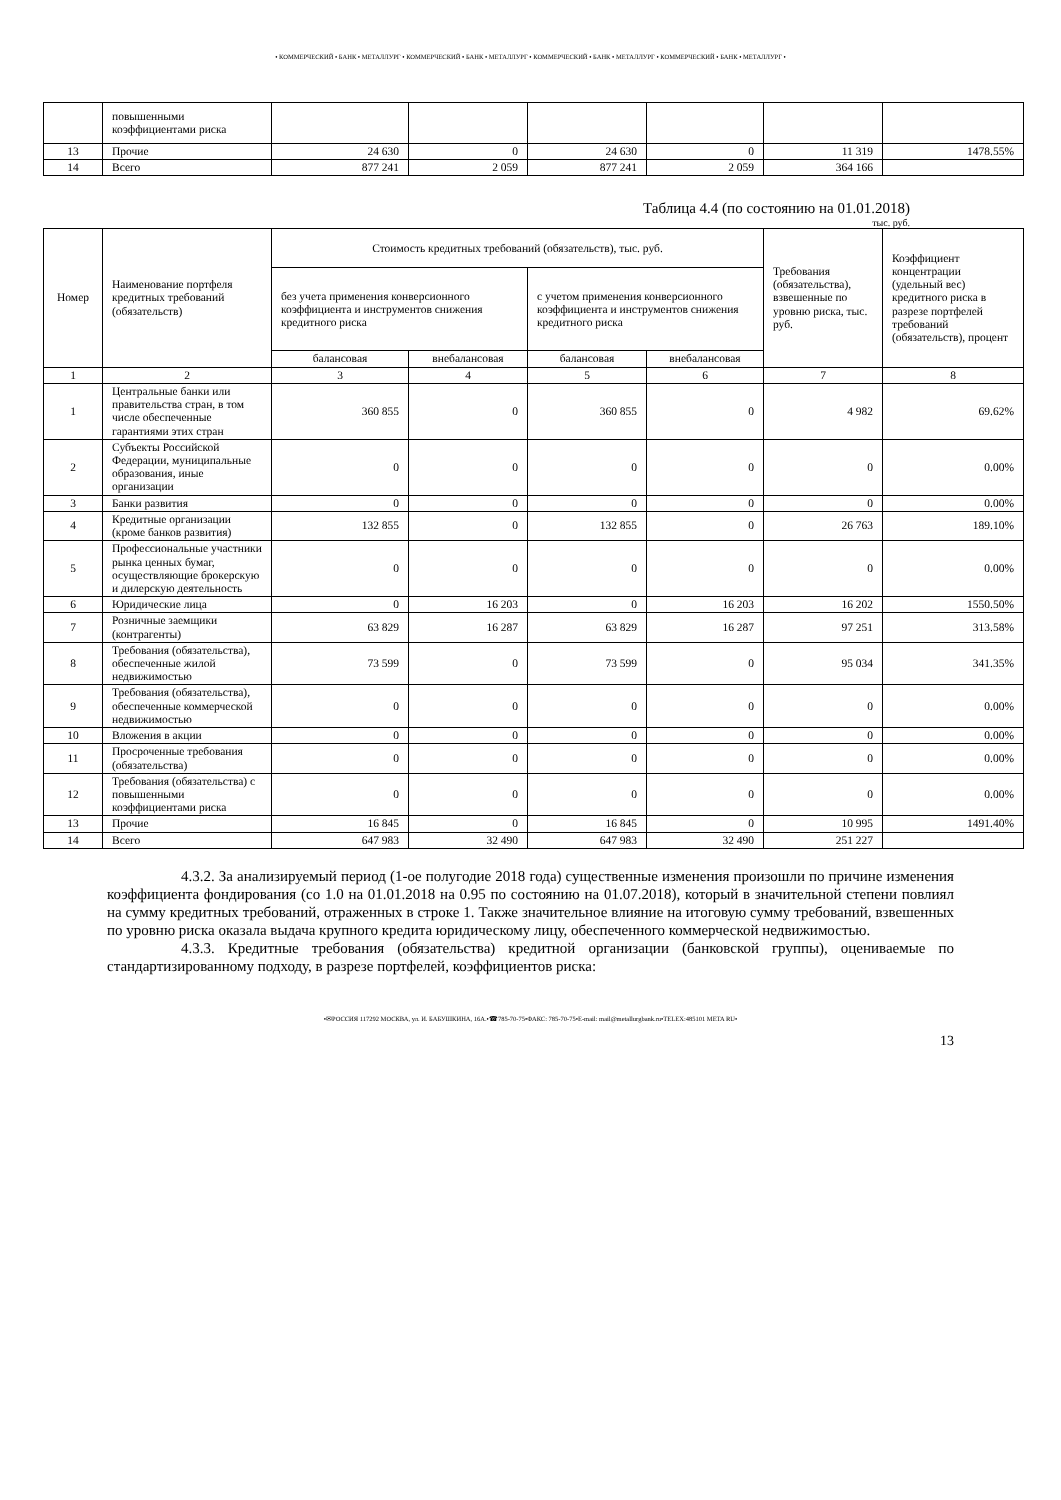• КОММЕРЧЕСКИЙ • БАНК • МЕТАЛЛУРГ • КОММЕРЧЕСКИЙ • БАНК • МЕТАЛЛУРГ • КОММЕРЧЕСКИЙ • БАНК • МЕТАЛЛУРГ • КОММЕРЧЕСКИЙ • БАНК • МЕТАЛЛУРГ •
| | повышенными коэффициентами риска | | | | | | |
| 13 | Прочие | 24 630 | 0 | 24 630 | 0 | 11 319 | 1478.55% |
| 14 | Всего | 877 241 | 2 059 | 877 241 | 2 059 | 364 166 | |
Таблица 4.4 (по состоянию на 01.01.2018)
тыс. руб.
| Номер | Наименование портфеля кредитных требований (обязательств) | Стоимость кредитных требований (обязательств), тыс. руб. | | | | Требования (обязательства), взвешенные по уровню риска, тыс. руб. | Коэффициент концентрации (удельный вес) кредитного риска в разрезе портфелей требований (обязательств), процент |
| --- | --- | --- | --- | --- | --- | --- | --- |
| | | без учета применения конверсионного коэффициента и инструментов снижения кредитного риска | | с учетом применения конверсионного коэффициента и инструментов снижения кредитного риска | | | |
| | | балансовая | внебалансовая | балансовая | внебалансовая | | |
| 1 | 2 | 3 | 4 | 5 | 6 | 7 | 8 |
| 1 | Центральные банки или правительства стран, в том числе обеспеченные гарантиями этих стран | 360 855 | 0 | 360 855 | 0 | 4 982 | 69.62% |
| 2 | Субъекты Российской Федерации, муниципальные образования, иные организации | 0 | 0 | 0 | 0 | 0 | 0.00% |
| 3 | Банки развития | 0 | 0 | 0 | 0 | 0 | 0.00% |
| 4 | Кредитные организации (кроме банков развития) | 132 855 | 0 | 132 855 | 0 | 26 763 | 189.10% |
| 5 | Профессиональные участники рынка ценных бумаг, осуществляющие брокерскую и дилерскую деятельность | 0 | 0 | 0 | 0 | 0 | 0.00% |
| 6 | Юридические лица | 0 | 16 203 | 0 | 16 203 | 16 202 | 1550.50% |
| 7 | Розничные заемщики (контрагенты) | 63 829 | 16 287 | 63 829 | 16 287 | 97 251 | 313.58% |
| 8 | Требования (обязательства), обеспеченные жилой недвижимостью | 73 599 | 0 | 73 599 | 0 | 95 034 | 341.35% |
| 9 | Требования (обязательства), обеспеченные коммерческой недвижимостью | 0 | 0 | 0 | 0 | 0 | 0.00% |
| 10 | Вложения в акции | 0 | 0 | 0 | 0 | 0 | 0.00% |
| 11 | Просроченные требования (обязательства) | 0 | 0 | 0 | 0 | 0 | 0.00% |
| 12 | Требования (обязательства) с повышенными коэффициентами риска | 0 | 0 | 0 | 0 | 0 | 0.00% |
| 13 | Прочие | 16 845 | 0 | 16 845 | 0 | 10 995 | 1491.40% |
| 14 | Всего | 647 983 | 32 490 | 647 983 | 32 490 | 251 227 | |
4.3.2. За анализируемый период (1-ое полугодие 2018 года) существенные изменения произошли по причине изменения коэффициента фондирования (со 1.0 на 01.01.2018 на 0.95 по состоянию на 01.07.2018), который в значительной степени повлиял на сумму кредитных требований, отраженных в строке 1. Также значительное влияние на итоговую сумму требований, взвешенных по уровню риска оказала выдача крупного кредита юридическому лицу, обеспеченного коммерческой недвижимостью.
4.3.3. Кредитные требования (обязательства) кредитной организации (банковской группы), оцениваемые по стандартизированному подходу, в разрезе портфелей, коэффициентов риска:
•✉РОССИЯ 117292 МОСКВА, ул. И. БАБУШКИНА, 16А.•☎785-70-75•ФАКС: 785-70-75•E-mail: mail@metallurgbank.ru•TELEX:485101 META RU•
13